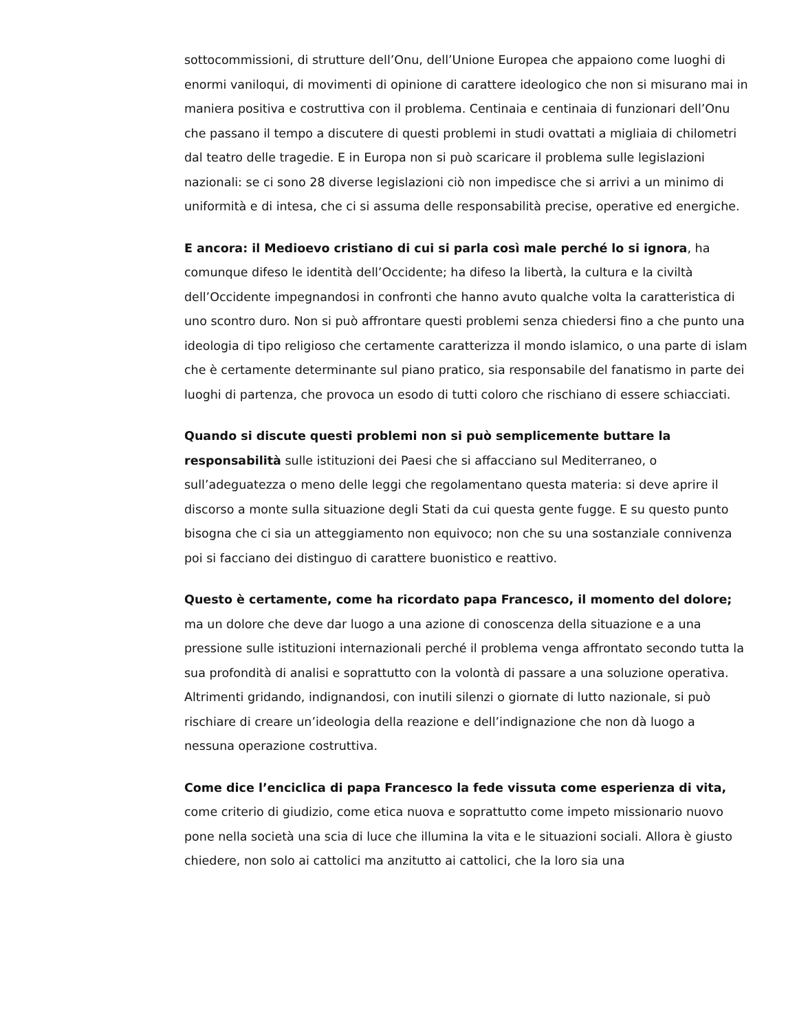sottocommissioni, di strutture dell’Onu, dell’Unione Europea che appaiono come luoghi di enormi vaniloqui, di movimenti di opinione di carattere ideologico che non si misurano mai in maniera positiva e costruttiva con il problema. Centinaia e centinaia di funzionari dell’Onu che passano il tempo a discutere di questi problemi in studi ovattati a migliaia di chilometri dal teatro delle tragedie. E in Europa non si può scaricare il problema sulle legislazioni nazionali: se ci sono 28 diverse legislazioni ciò non impedisce che si arrivi a un minimo di uniformità e di intesa, che ci si assuma delle responsabilità precise, operative ed energiche.
E ancora: il Medioevo cristiano di cui si parla così male perché lo si ignora, ha comunque difeso le identità dell’Occidente; ha difeso la libertà, la cultura e la civiltà dell’Occidente impegnandosi in confronti che hanno avuto qualche volta la caratteristica di uno scontro duro. Non si può affrontare questi problemi senza chiedersi fino a che punto una ideologia di tipo religioso che certamente caratterizza il mondo islamico, o una parte di islam che è certamente determinante sul piano pratico, sia responsabile del fanatismo in parte dei luoghi di partenza, che provoca un esodo di tutti coloro che rischiano di essere schiacciati.
Quando si discute questi problemi non si può semplicemente buttare la responsabilità sulle istituzioni dei Paesi che si affacciano sul Mediterraneo, o sull’adeguatezza o meno delle leggi che regolamentano questa materia: si deve aprire il discorso a monte sulla situazione degli Stati da cui questa gente fugge. E su questo punto bisogna che ci sia un atteggiamento non equivoco; non che su una sostanziale connivenza poi si facciano dei distinguo di carattere buonistico e reattivo.
Questo è certamente, come ha ricordato papa Francesco, il momento del dolore; ma un dolore che deve dar luogo a una azione di conoscenza della situazione e a una pressione sulle istituzioni internazionali perché il problema venga affrontato secondo tutta la sua profondità di analisi e soprattutto con la volontà di passare a una soluzione operativa.
Altrimenti gridando, indignandosi, con inutili silenzi o giornate di lutto nazionale, si può rischiare di creare un’ideologia della reazione e dell’indignazione che non dà luogo a nessuna operazione costruttiva.
Come dice l’enciclica di papa Francesco la fede vissuta come esperienza di vita, come criterio di giudizio, come etica nuova e soprattutto come impeto missionario nuovo pone nella società una scia di luce che illumina la vita e le situazioni sociali. Allora è giusto chiedere, non solo ai cattolici ma anzitutto ai cattolici, che la loro sia una